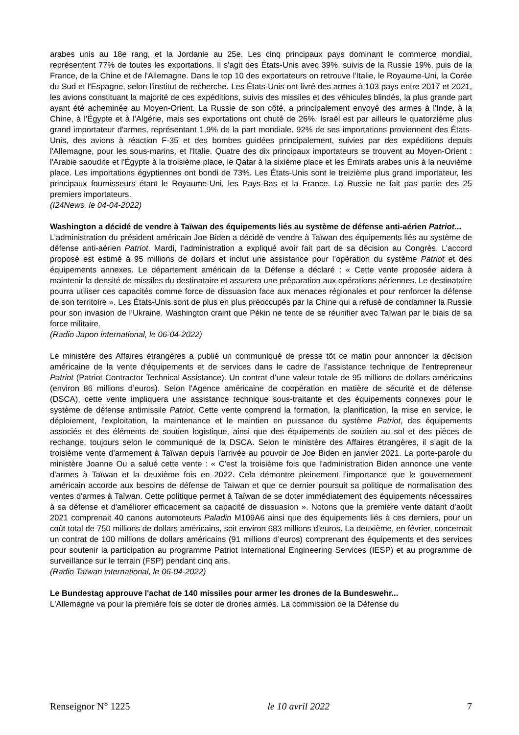arabes unis au 18e rang, et la Jordanie au 25e. Les cinq principaux pays dominant le commerce mondial, représentent 77% de toutes les exportations. Il s'agit des États-Unis avec 39%, suivis de la Russie 19%, puis de la France, de la Chine et de l'Allemagne. Dans le top 10 des exportateurs on retrouve l'Italie, le Royaume-Uni, la Corée du Sud et l'Espagne, selon l'institut de recherche. Les États-Unis ont livré des armes à 103 pays entre 2017 et 2021, les avions constituant la majorité de ces expéditions, suivis des missiles et des véhicules blindés, la plus grande part ayant été acheminée au Moyen-Orient. La Russie de son côté, a principalement envoyé des armes à l'Inde, à la Chine, à l'Égypte et à l'Algérie, mais ses exportations ont chuté de 26%. Israël est par ailleurs le quatorzième plus grand importateur d'armes, représentant 1,9% de la part mondiale. 92% de ses importations proviennent des États-Unis, des avions à réaction F-35 et des bombes guidées principalement, suivies par des expéditions depuis l'Allemagne, pour les sous-marins, et l'Italie. Quatre des dix principaux importateurs se trouvent au Moyen-Orient : l'Arabie saoudite et l'Égypte à la troisième place, le Qatar à la sixième place et les Émirats arabes unis à la neuvième place. Les importations égyptiennes ont bondi de 73%. Les États-Unis sont le treizième plus grand importateur, les principaux fournisseurs étant le Royaume-Uni, les Pays-Bas et la France. La Russie ne fait pas partie des 25 premiers importateurs.
(I24News, le 04-04-2022)
Washington a décidé de vendre à Taïwan des équipements liés au système de défense anti-aérien Patriot...
L’administration du président américain Joe Biden a décidé de vendre à Taïwan des équipements liés au système de défense anti-aérien Patriot. Mardi, l’administration a expliqué avoir fait part de sa décision au Congrès. L’accord proposé est estimé à 95 millions de dollars et inclut une assistance pour l’opération du système Patriot et des équipements annexes. Le département américain de la Défense a déclaré : « Cette vente proposée aidera à maintenir la densité de missiles du destinataire et assurera une préparation aux opérations aériennes. Le destinataire pourra utiliser ces capacités comme force de dissuasion face aux menaces régionales et pour renforcer la défense de son territoire ». Les États-Unis sont de plus en plus préoccupés par la Chine qui a refusé de condamner la Russie pour son invasion de l’Ukraine. Washington craint que Pékin ne tente de se réunifier avec Taïwan par le biais de sa force militaire.
(Radio Japon international, le 06-04-2022)
Le ministère des Affaires étrangères a publié un communiqué de presse tôt ce matin pour annoncer la décision américaine de la vente d'équipements et de services dans le cadre de l’assistance technique de l'entrepreneur Patriot (Patriot Contractor Technical Assistance). Un contrat d’une valeur totale de 95 millions de dollars américains (environ 86 millions d’euros). Selon l'Agence américaine de coopération en matière de sécurité et de défense (DSCA), cette vente impliquera une assistance technique sous-traitante et des équipements connexes pour le système de défense antimissile Patriot. Cette vente comprend la formation, la planification, la mise en service, le déploiement, l'exploitation, la maintenance et le maintien en puissance du système Patriot, des équipements associés et des éléments de soutien logistique, ainsi que des équipements de soutien au sol et des pièces de rechange, toujours selon le communiqué de la DSCA. Selon le ministère des Affaires étrangères, il s’agit de la troisième vente d’armement à Taïwan depuis l’arrivée au pouvoir de Joe Biden en janvier 2021. La porte-parole du ministère Joanne Ou a salué cette vente : « C'est la troisième fois que l'administration Biden annonce une vente d'armes à Taïwan et la deuxième fois en 2022. Cela démontre pleinement l’importance que le gouvernement américain accorde aux besoins de défense de Taïwan et que ce dernier poursuit sa politique de normalisation des ventes d'armes à Taïwan. Cette politique permet à Taïwan de se doter immédiatement des équipements nécessaires à sa défense et d'améliorer efficacement sa capacité de dissuasion ». Notons que la première vente datant d’août 2021 comprenait 40 canons automoteurs Paladin M109A6 ainsi que des équipements liés à ces derniers, pour un coût total de 750 millions de dollars américains, soit environ 683 millions d’euros. La deuxième, en février, concernait un contrat de 100 millions de dollars américains (91 millions d’euros) comprenant des équipements et des services pour soutenir la participation au programme Patriot International Engineering Services (IESP) et au programme de surveillance sur le terrain (FSP) pendant cinq ans.
(Radio Taïwan international, le 06-04-2022)
Le Bundestag approuve l'achat de 140 missiles pour armer les drones de la Bundeswehr...
L'Allemagne va pour la première fois se doter de drones armés. La commission de la Défense du
Renseignor N° 1225 le 10 avril 2022 7